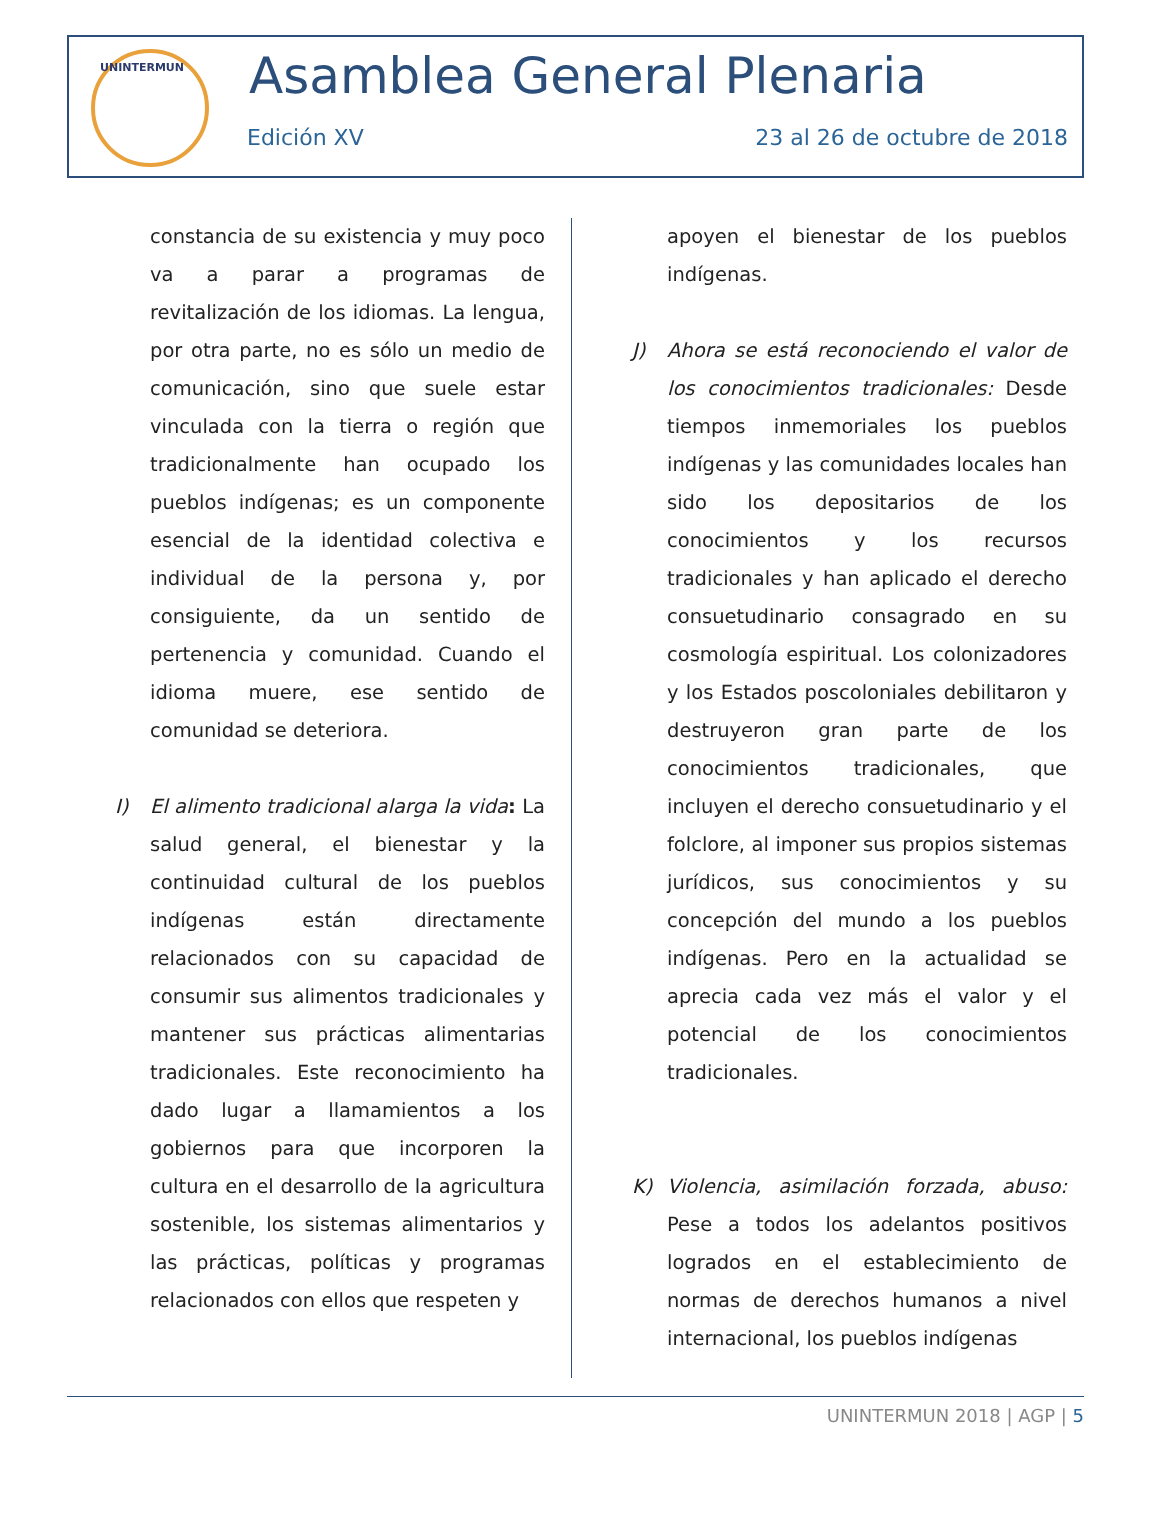UNINTERMUN Asamblea General Plenaria
Edición XV 23 al 26 de octubre de 2018
constancia de su existencia y muy poco va a parar a programas de revitalización de los idiomas. La lengua, por otra parte, no es sólo un medio de comunicación, sino que suele estar vinculada con la tierra o región que tradicionalmente han ocupado los pueblos indígenas; es un componente esencial de la identidad colectiva e individual de la persona y, por consiguiente, da un sentido de pertenencia y comunidad. Cuando el idioma muere, ese sentido de comunidad se deteriora.
I) El alimento tradicional alarga la vida: La salud general, el bienestar y la continuidad cultural de los pueblos indígenas están directamente relacionados con su capacidad de consumir sus alimentos tradicionales y mantener sus prácticas alimentarias tradicionales. Este reconocimiento ha dado lugar a llamamientos a los gobiernos para que incorporen la cultura en el desarrollo de la agricultura sostenible, los sistemas alimentarios y las prácticas, políticas y programas relacionados con ellos que respeten y
apoyen el bienestar de los pueblos indígenas.
J) Ahora se está reconociendo el valor de los conocimientos tradicionales: Desde tiempos inmemoriales los pueblos indígenas y las comunidades locales han sido los depositarios de los conocimientos y los recursos tradicionales y han aplicado el derecho consuetudinario consagrado en su cosmología espiritual. Los colonizadores y los Estados poscoloniales debilitaron y destruyeron gran parte de los conocimientos tradicionales, que incluyen el derecho consuetudinario y el folclore, al imponer sus propios sistemas jurídicos, sus conocimientos y su concepción del mundo a los pueblos indígenas. Pero en la actualidad se aprecia cada vez más el valor y el potencial de los conocimientos tradicionales.
K) Violencia, asimilación forzada, abuso: Pese a todos los adelantos positivos logrados en el establecimiento de normas de derechos humanos a nivel internacional, los pueblos indígenas
UNINTERMUN 2018 | AGP | 5